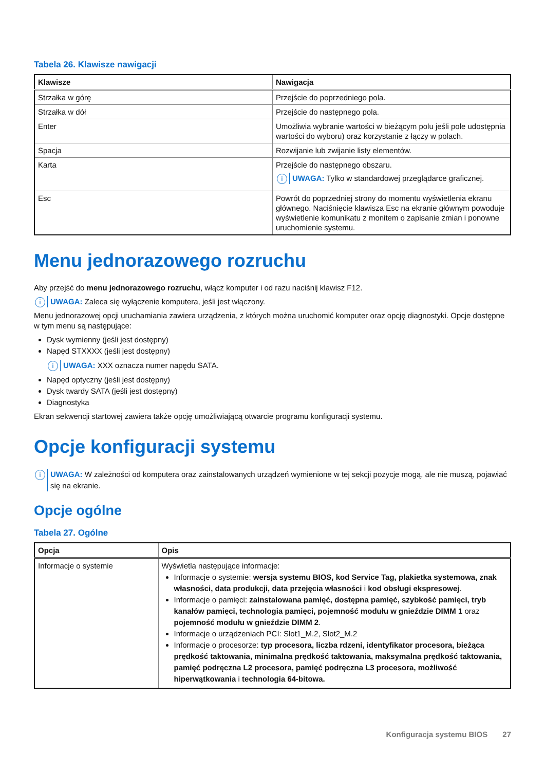Tabela 26. Klawisze nawigacji
| Klawisze | Nawigacja |
| --- | --- |
| Strzałka w górę | Przejście do poprzedniego pola. |
| Strzałka w dół | Przejście do następnego pola. |
| Enter | Umożliwia wybranie wartości w bieżącym polu jeśli pole udostępnia wartości do wyboru) oraz korzystanie z łączy w polach. |
| Spacja | Rozwijanie lub zwijanie listy elementów. |
| Karta | Przejście do następnego obszaru. i UWAGA: Tylko w standardowej przeglądarce graficznej. |
| Esc | Powrót do poprzedniej strony do momentu wyświetlenia ekranu głównego. Naciśnięcie klawisza Esc na ekranie głównym powoduje wyświetlenie komunikatu z monitem o zapisanie zmian i ponowne uruchomienie systemu. |
Menu jednorazowego rozruchu
Aby przejść do menu jednorazowego rozruchu, włącz komputer i od razu naciśnij klawisz F12.
i UWAGA: Zaleca się wyłączenie komputera, jeśli jest włączony.
Menu jednorazowej opcji uruchamiania zawiera urządzenia, z których można uruchomić komputer oraz opcję diagnostyki. Opcje dostępne w tym menu są następujące:
Dysk wymienny (jeśli jest dostępny)
Napęd STXXXX (jeśli jest dostępny)
i UWAGA: XXX oznacza numer napędu SATA.
Napęd optyczny (jeśli jest dostępny)
Dysk twardy SATA (jeśli jest dostępny)
Diagnostyka
Ekran sekwencji startowej zawiera także opcję umożliwiającą otwarcie programu konfiguracji systemu.
Opcje konfiguracji systemu
i UWAGA: W zależności od komputera oraz zainstalowanych urządzeń wymienione w tej sekcji pozycje mogą, ale nie muszą, pojawiać się na ekranie.
Opcje ogólne
Tabela 27. Ogólne
| Opcja | Opis |
| --- | --- |
| Informacje o systemie | Wyświetla następujące informacje: Informacje o systemie: wersja systemu BIOS, kod Service Tag, plakietka systemowa, znak własności, data produkcji, data przejęcia własności i kod obsługi ekspresowej . Informacje o pamięci: zainstalowana pamięć, dostępna pamięć, szybkość pamięci, tryb kanałów pamięci, technologia pamięci, pojemność modułu w gnieździe DIMM 1 oraz pojemność modułu w gnieździe DIMM 2 . Informacje o urządzeniach PCI: Slot1_M.2, Slot2_M.2 Informacje o procesorze: typ procesora, liczba rdzeni, identyfikator procesora, bieżąca prędkość taktowania, minimalna prędkość taktowania, maksymalna prędkość taktowania, pamięć podręczna L2 procesora, pamięć podręczna L3 procesora, możliwość hiperwątkowania i technologia 64-bitowa. |
Konfiguracja systemu BIOS 27